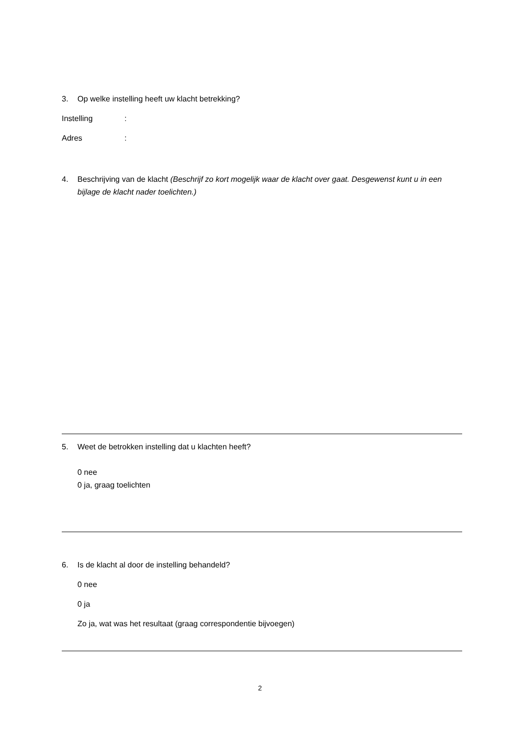3. Op welke instelling heeft uw klacht betrekking?
Instelling:
Adres:
4. Beschrijving van de klacht (Beschrijf zo kort mogelijk waar de klacht over gaat. Desgewenst kunt u in een bijlage de klacht nader toelichten.)
5. Weet de betrokken instelling dat u klachten heeft?
0 nee
0 ja, graag toelichten
6. Is de klacht al door de instelling behandeld?
0 nee
0 ja
Zo ja, wat was het resultaat (graag correspondentie bijvoegen)
2